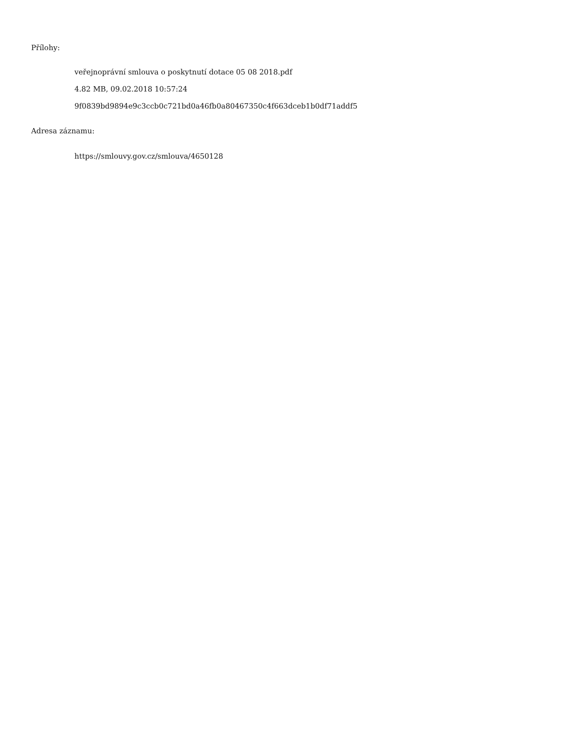Přílohy:
veřejnoprávní smlouva o poskytnutí dotace 05 08 2018.pdf
4.82 MB, 09.02.2018 10:57:24
9f0839bd9894e9c3ccb0c721bd0a46fb0a80467350c4f663dceb1b0df71addf5
Adresa záznamu:
https://smlouvy.gov.cz/smlouva/4650128